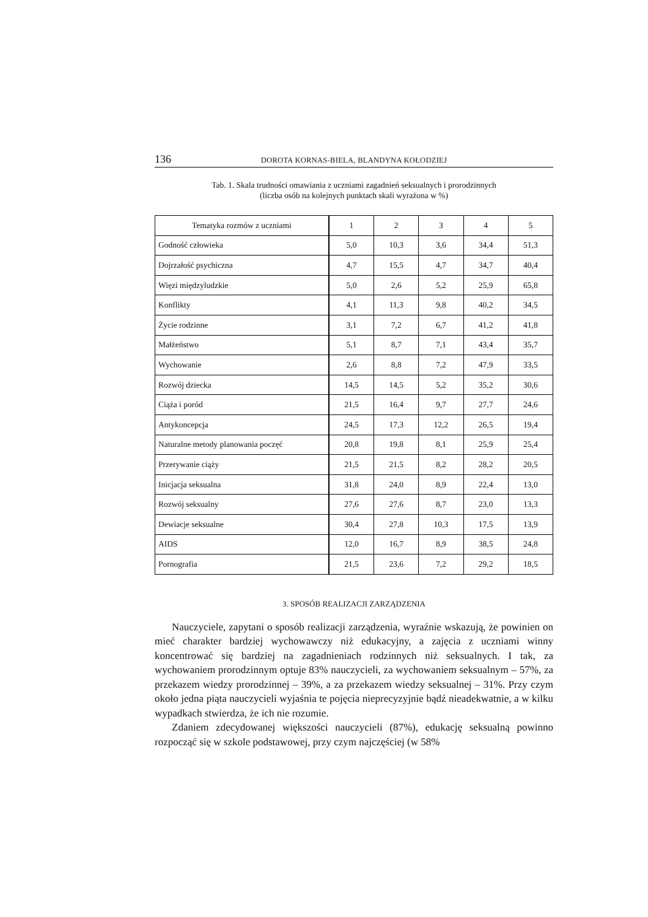136 DOROTA KORNAS-BIELA, BLANDYNA KOŁODZIEJ
Tab. 1. Skala trudności omawiania z uczniami zagadnień seksualnych i prorodzinnych
(liczba osób na kolejnych punktach skali wyrażona w %)
| Tematyka rozmów z uczniami | 1 | 2 | 3 | 4 | 5 |
| --- | --- | --- | --- | --- | --- |
| Godność człowieka | 5,0 | 10,3 | 3,6 | 34,4 | 51,3 |
| Dojrzałość psychiczna | 4,7 | 15,5 | 4,7 | 34,7 | 40,4 |
| Więzi międzyludzkie | 5,0 | 2,6 | 5,2 | 25,9 | 65,8 |
| Konflikty | 4,1 | 11,3 | 9,8 | 40,2 | 34,5 |
| Życie rodzinne | 3,1 | 7,2 | 6,7 | 41,2 | 41,8 |
| Małżeństwo | 5,1 | 8,7 | 7,1 | 43,4 | 35,7 |
| Wychowanie | 2,6 | 8,8 | 7,2 | 47,9 | 33,5 |
| Rozwój dziecka | 14,5 | 14,5 | 5,2 | 35,2 | 30,6 |
| Ciąża i poród | 21,5 | 16,4 | 9,7 | 27,7 | 24,6 |
| Antykoncepcja | 24,5 | 17,3 | 12,2 | 26,5 | 19,4 |
| Naturalne metody planowania poczęć | 20,8 | 19,8 | 8,1 | 25,9 | 25,4 |
| Przerywanie ciąży | 21,5 | 21,5 | 8,2 | 28,2 | 20,5 |
| Inicjacja seksualna | 31,8 | 24,0 | 8,9 | 22,4 | 13,0 |
| Rozwój seksualny | 27,6 | 27,6 | 8,7 | 23,0 | 13,3 |
| Dewiacje seksualne | 30,4 | 27,8 | 10,3 | 17,5 | 13,9 |
| AIDS | 12,0 | 16,7 | 8,9 | 38,5 | 24,8 |
| Pornografia | 21,5 | 23,6 | 7,2 | 29,2 | 18,5 |
3. SPOSÓB REALIZACJI ZARZĄDZENIA
Nauczyciele, zapytani o sposób realizacji zarządzenia, wyraźnie wskazują, że powinien on mieć charakter bardziej wychowawczy niż edukacyjny, a zajęcia z uczniami winny koncentrować się bardziej na zagadnieniach rodzinnych niż seksualnych. I tak, za wychowaniem prorodzinnym optuje 83% nauczycieli, za wychowaniem seksualnym – 57%, za przekazem wiedzy prorodzinnej – 39%, a za przekazem wiedzy seksualnej – 31%. Przy czym około jedna piąta nauczycieli wyjaśnia te pojęcia nieprecyzyjnie bądź nieadekwatnie, a w kilku wypadkach stwierdza, że ich nie rozumie.
Zdaniem zdecydowanej większości nauczycieli (87%), edukację seksualną powinno rozpocząć się w szkole podstawowej, przy czym najczęściej (w 58%